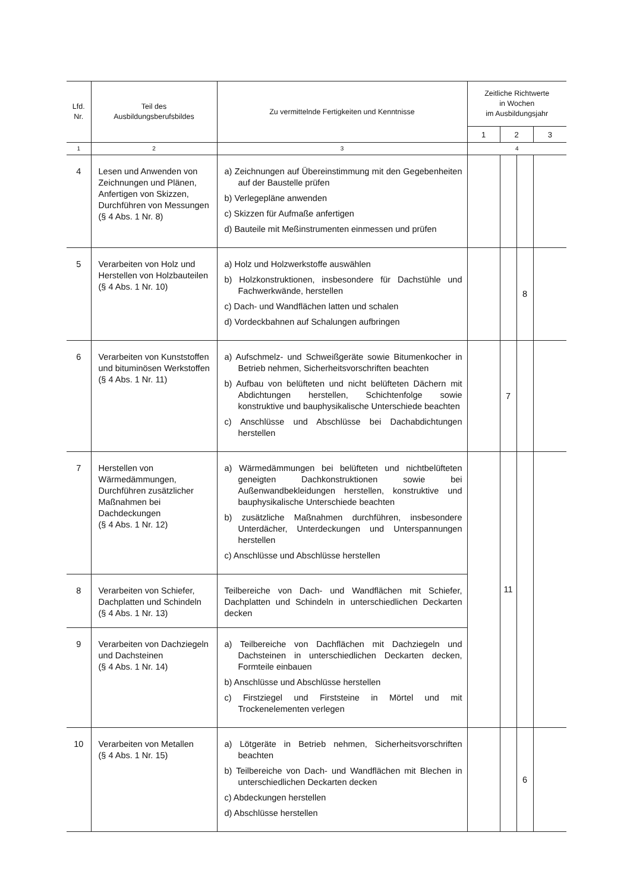| Lfd. Nr. | Teil des Ausbildungsberufsbildes | Zu vermittelnde Fertigkeiten und Kenntnisse | Zeitliche Richtwerte in Wochen im Ausbildungsjahr | | | |
| --- | --- | --- | --- | --- | --- | --- |
| | | | 1 | 2 | | 3 |
| 1 | 2 | 3 | 4 | | | |
| 4 | Lesen und Anwenden von Zeichnungen und Plänen, Anfertigen von Skizzen, Durchführen von Messungen (§ 4 Abs. 1 Nr. 8) | a) Zeichnungen auf Übereinstimmung mit den Gegebenheiten auf der Baustelle prüfen b) Verlegepläne anwenden c) Skizzen für Aufmaße anfertigen d) Bauteile mit Meßinstrumenten einmessen und prüfen | | | | |
| 5 | Verarbeiten von Holz und Herstellen von Holzbauteilen (§ 4 Abs. 1 Nr. 10) | a) Holz und Holzwerkstoffe auswählen b) Holzkonstruktionen, insbesondere für Dachstühle und Fachwerkwände, herstellen c) Dach- und Wandflächen latten und schalen d) Vordeckbahnen auf Schalungen aufbringen | | | 8 | |
| 6 | Verarbeiten von Kunststoffen und bituminösen Werkstoffen (§ 4 Abs. 1 Nr. 11) | a) Aufschmelz- und Schweißgeräte sowie Bitumenkocher in Betrieb nehmen, Sicherheitsvorschriften beachten b) Aufbau von belüfteten und nicht belüfteten Dächern mit Abdichtungen herstellen, Schichtenfolge sowie konstruktive und bauphysikalische Unterschiede beachten c) Anschlüsse und Abschlüsse bei Dachabdichtungen herstellen | | 7 | | |
| 7 | Herstellen von Wärmedämmungen, Durchführen zusätzlicher Maßnahmen bei Dachdeckungen (§ 4 Abs. 1 Nr. 12) | a) Wärmedämmungen bei belüfteten und nichtbelüfteten geneigten Dachkonstruktionen sowie bei Außenwandbekleidungen herstellen, konstruktive und bauphysikalische Unterschiede beachten b) zusätzliche Maßnahmen durchführen, insbesondere Unterdächer, Unterdeckungen und Unterspannungen herstellen c) Anschlüsse und Abschlüsse herstellen | | 11 | | |
| 8 | Verarbeiten von Schiefer, Dachplatten und Schindeln (§ 4 Abs. 1 Nr. 13) | Teilbereiche von Dach- und Wandflächen mit Schiefer, Dachplatten und Schindeln in unterschiedlichen Deckarten decken | | | | |
| 9 | Verarbeiten von Dachziegeln und Dachsteinen (§ 4 Abs. 1 Nr. 14) | a) Teilbereiche von Dachflächen mit Dachziegeln und Dachsteinen in unterschiedlichen Deckarten decken, Formteile einbauen b) Anschlüsse und Abschlüsse herstellen c) Firstziegel und Firststeine in Mörtel und mit Trockenelementen verlegen | | | | |
| 10 | Verarbeiten von Metallen (§ 4 Abs. 1 Nr. 15) | a) Lötgeräte in Betrieb nehmen, Sicherheitsvorschriften beachten b) Teilbereiche von Dach- und Wandflächen mit Blechen in unterschiedlichen Deckarten decken c) Abdeckungen herstellen d) Abschlüsse herstellen | | | 6 | |